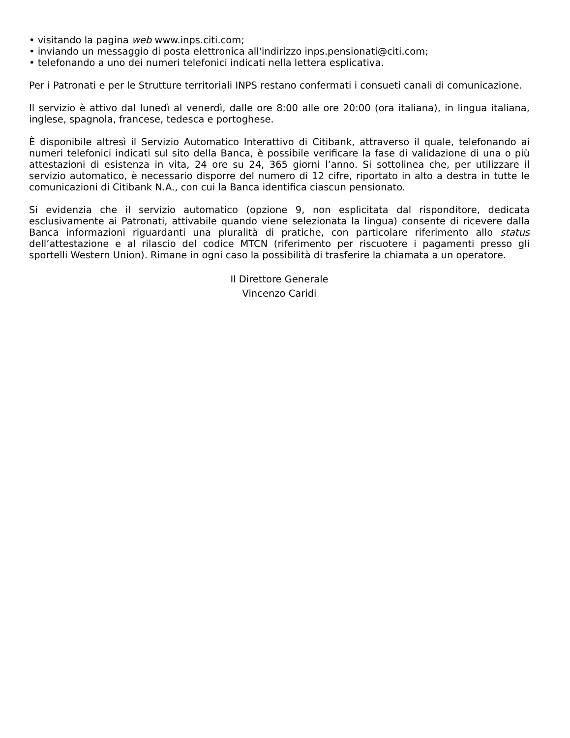• visitando la pagina web www.inps.citi.com;
• inviando un messaggio di posta elettronica all'indirizzo inps.pensionati@citi.com;
• telefonando a uno dei numeri telefonici indicati nella lettera esplicativa.
Per i Patronati e per le Strutture territoriali INPS restano confermati i consueti canali di comunicazione.
Il servizio è attivo dal lunedì al venerdì, dalle ore 8:00 alle ore 20:00 (ora italiana), in lingua italiana, inglese, spagnola, francese, tedesca e portoghese.
È disponibile altresì il Servizio Automatico Interattivo di Citibank, attraverso il quale, telefonando ai numeri telefonici indicati sul sito della Banca, è possibile verificare la fase di validazione di una o più attestazioni di esistenza in vita, 24 ore su 24, 365 giorni l’anno. Si sottolinea che, per utilizzare il servizio automatico, è necessario disporre del numero di 12 cifre, riportato in alto a destra in tutte le comunicazioni di Citibank N.A., con cui la Banca identifica ciascun pensionato.
Si evidenzia che il servizio automatico (opzione 9, non esplicitata dal risponditore, dedicata esclusivamente ai Patronati, attivabile quando viene selezionata la lingua) consente di ricevere dalla Banca informazioni riguardanti una pluralità di pratiche, con particolare riferimento allo status dell’attestazione e al rilascio del codice MTCN (riferimento per riscuotere i pagamenti presso gli sportelli Western Union). Rimane in ogni caso la possibilità di trasferire la chiamata a un operatore.
Il Direttore Generale
Vincenzo Caridi